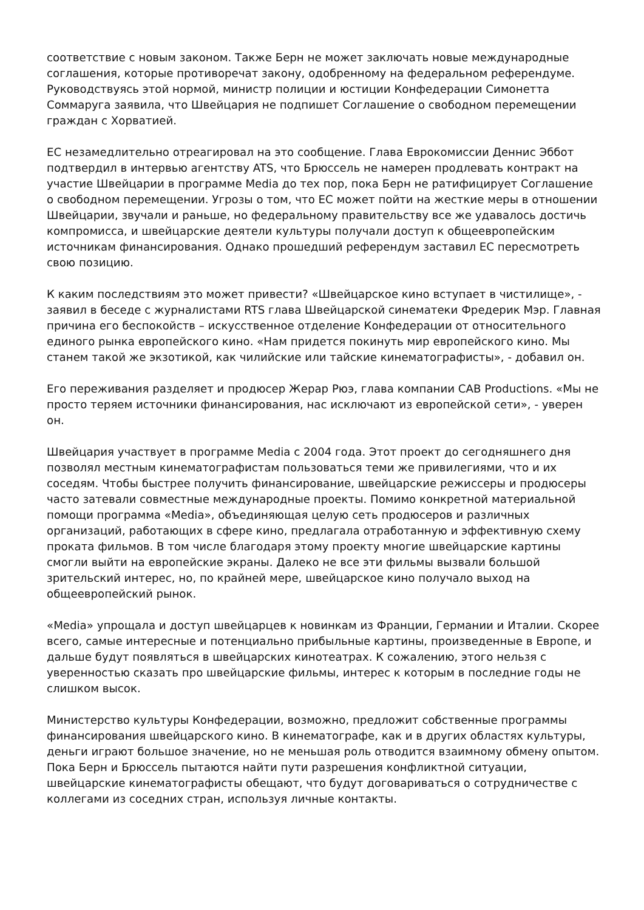соответствие с новым законом. Также Берн не может заключать новые международные соглашения, которые противоречат закону, одобренному на федеральном референдуме. Руководствуясь этой нормой, министр полиции и юстиции Конфедерации Симонетта Соммаруга заявила, что Швейцария не подпишет Соглашение о свободном перемещении граждан с Хорватией.
ЕС незамедлительно отреагировал на это сообщение. Глава Еврокомиссии Деннис Эббот подтвердил в интервью агентству ATS, что Брюссель не намерен продлевать контракт на участие Швейцарии в программе Media до тех пор, пока Берн не ратифицирует Соглашение о свободном перемещении. Угрозы о том, что ЕС может пойти на жесткие меры в отношении Швейцарии, звучали и раньше, но федеральному правительству все же удавалось достичь компромисса, и швейцарские деятели культуры получали доступ к общеевропейским источникам финансирования. Однако прошедший референдум заставил ЕС пересмотреть свою позицию.
К каким последствиям это может привести? «Швейцарское кино вступает в чистилище», - заявил в беседе с журналистами RTS глава Швейцарской синематеки Фредерик Мэр. Главная причина его беспокойств – искусственное отделение Конфедерации от относительного единого рынка европейского кино. «Нам придется покинуть мир европейского кино. Мы станем такой же экзотикой, как чилийские или тайские кинематографисты», - добавил он.
Его переживания разделяет и продюсер Жерар Рюэ, глава компании CAB Productions. «Мы не просто теряем источники финансирования, нас исключают из европейской сети», - уверен он.
Швейцария участвует в программе Media с 2004 года. Этот проект до сегодняшнего дня позволял местным кинематографистам пользоваться теми же привилегиями, что и их соседям. Чтобы быстрее получить финансирование, швейцарские режиссеры и продюсеры часто затевали совместные международные проекты. Помимо конкретной материальной помощи программа «Media», объединяющая целую сеть продюсеров и различных организаций, работающих в сфере кино, предлагала отработанную и эффективную схему проката фильмов. В том числе благодаря этому проекту многие швейцарские картины смогли выйти на европейские экраны. Далеко не все эти фильмы вызвали большой зрительский интерес, но, по крайней мере, швейцарское кино получало выход на общеевропейский рынок.
«Media» упрощала и доступ швейцарцев к новинкам из Франции, Германии и Италии. Скорее всего, самые интересные и потенциально прибыльные картины, произведенные в Европе, и дальше будут появляться в швейцарских кинотеатрах. К сожалению, этого нельзя с уверенностью сказать про швейцарские фильмы, интерес к которым в последние годы не слишком высок.
Министерство культуры Конфедерации, возможно, предложит собственные программы финансирования швейцарского кино. В кинематографе, как и в других областях культуры, деньги играют большое значение, но не меньшая роль отводится взаимному обмену опытом. Пока Берн и Брюссель пытаются найти пути разрешения конфликтной ситуации, швейцарские кинематографисты обещают, что будут договариваться о сотрудничестве с коллегами из соседних стран, используя личные контакты.